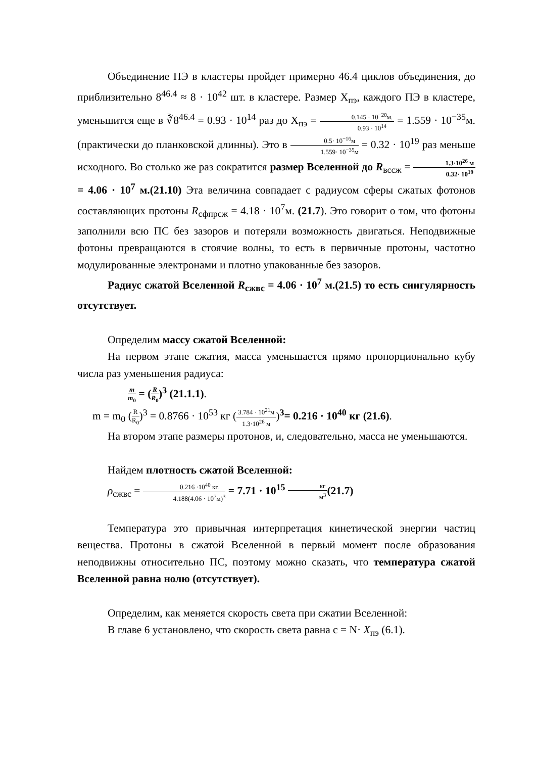Объединение ПЭ в кластеры пройдет примерно 46.4 циклов объединения, до приблизительно 8<sup>46.4</sup> ≈ 8 · 10<sup>42</sup> шт. в кластере. Размер Х<sub>пэ</sub>, каждого ПЭ в кластере, уменьшится еще в ∛8<sup>46.4</sup> = 0.93 · 10<sup>14</sup> раз до Х<sub>пэ</sub> = 0.145 · 10<sup>−20</sup>м. 0.93 · 10<sup>14</sup> = 1.559 · 10<sup>−35</sup>м. (практически до планковской длинны). Это в 0.5· 10<sup>−16</sup>м 1.559· 10<sup>−35</sup>м = 0.32 · 10<sup>19</sup> раз меньше исходного. Во столько же раз сократится размер Вселенной до R<sub>вссж</sub> = 1.3·10<sup>26</sup> м 0.32· 10<sup>19</sup> = 4.06 · 10<sup>7</sup> м.(21.10) Эта величина совпадает с радиусом сферы сжатых фотонов составляющих протоны R<sub>сфпрсж</sub> = 4.18 · 10<sup>7</sup>м. (21.7). Это говорит о том, что фотоны заполнили всю ПС без зазоров и потеряли возможность двигаться. Неподвижные фотоны превращаются в стоячие волны, то есть в первичные протоны, частотно модулированные электронами и плотно упакованные без зазоров.
Радиус сжатой Вселенной R<sub>сжвс</sub> = 4.06 · 10<sup>7</sup> м.(21.5) то есть сингулярность отсутствует.
Определим массу сжатой Вселенной:
На первом этапе сжатия, масса уменьшается прямо пропорционально кубу числа раз уменьшения радиуса:
m m<sub>0</sub> = (R R<sub>0</sub>)<sup>3</sup> (21.1.1).
m = m<sub>0</sub> (R R<sub>0</sub>)<sup>3</sup> = 0.8766 · 10<sup>53</sup> кг (3.784 · 10<sup>21</sup>м 1.3·10<sup>26</sup> м)<sup>3</sup>= 0.216 · 10<sup>40</sup> кг (21.6).
На втором этапе размеры протонов, и, следовательно, масса не уменьшаются.
Найдем плотность сжатой Вселенной:
ρ<sub>сжвс</sub> = 0.216 ·10<sup>40</sup> кг. 4.188(4.06 · 10<sup>7</sup>м)<sup>3</sup> = 7.71 · 10<sup>15</sup> кг м<sup>3</sup>(21.7)
Температура это привычная интерпретация кинетической энергии частиц вещества. Протоны в сжатой Вселенной в первый момент после образования неподвижны относительно ПС, поэтому можно сказать, что температура сжатой Вселенной равна нолю (отсутствует).
Определим, как меняется скорость света при сжатии Вселенной:
В главе 6 установлено, что скорость света равна c = N· X<sub>пэ</sub> (6.1).